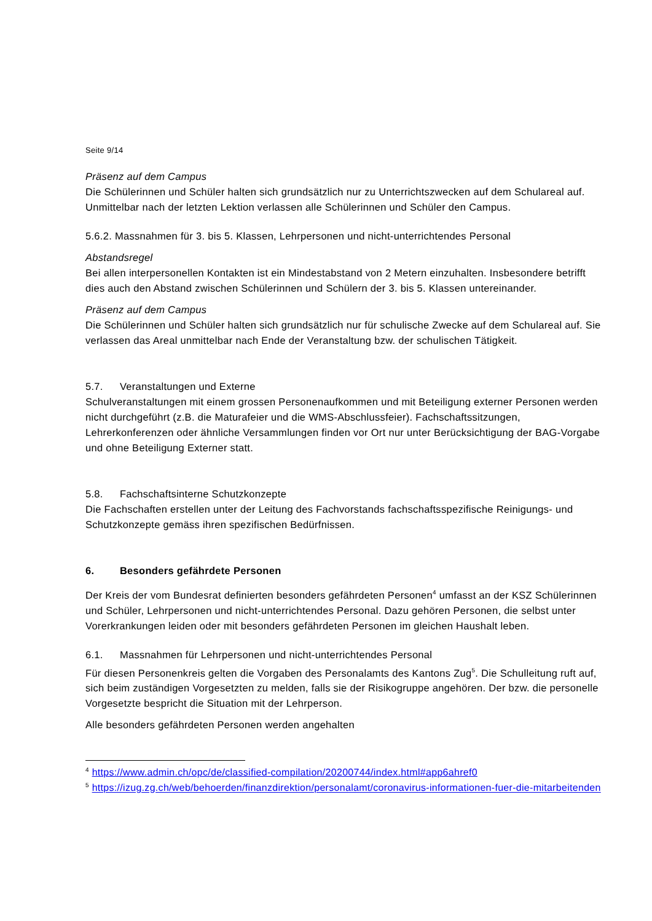Seite 9/14
Präsenz auf dem Campus
Die Schülerinnen und Schüler halten sich grundsätzlich nur zu Unterrichtszwecken auf dem Schulareal auf. Unmittelbar nach der letzten Lektion verlassen alle Schülerinnen und Schüler den Campus.
5.6.2. Massnahmen für 3. bis 5. Klassen, Lehrpersonen und nicht-unterrichtendes Personal
Abstandsregel
Bei allen interpersonellen Kontakten ist ein Mindestabstand von 2 Metern einzuhalten. Insbesondere betrifft dies auch den Abstand zwischen Schülerinnen und Schülern der 3. bis 5. Klassen untereinander.
Präsenz auf dem Campus
Die Schülerinnen und Schüler halten sich grundsätzlich nur für schulische Zwecke auf dem Schulareal auf. Sie verlassen das Areal unmittelbar nach Ende der Veranstaltung bzw. der schulischen Tätigkeit.
5.7. Veranstaltungen und Externe
Schulveranstaltungen mit einem grossen Personenaufkommen und mit Beteiligung externer Personen werden nicht durchgeführt (z.B. die Maturafeier und die WMS-Abschlussfeier). Fachschaftssitzungen, Lehrerkonferenzen oder ähnliche Versammlungen finden vor Ort nur unter Berücksichtigung der BAG-Vorgabe und ohne Beteiligung Externer statt.
5.8. Fachschaftsinterne Schutzkonzepte
Die Fachschaften erstellen unter der Leitung des Fachvorstands fachschaftsspezifische Reinigungs- und Schutzkonzepte gemäss ihren spezifischen Bedürfnissen.
6. Besonders gefährdete Personen
Der Kreis der vom Bundesrat definierten besonders gefährdeten Personen<sup>4</sup> umfasst an der KSZ Schülerinnen und Schüler, Lehrpersonen und nicht-unterrichtendes Personal. Dazu gehören Personen, die selbst unter Vorerkrankungen leiden oder mit besonders gefährdeten Personen im gleichen Haushalt leben.
6.1. Massnahmen für Lehrpersonen und nicht-unterrichtendes Personal
Für diesen Personenkreis gelten die Vorgaben des Personalamts des Kantons Zug<sup>5</sup>. Die Schulleitung ruft auf, sich beim zuständigen Vorgesetzten zu melden, falls sie der Risikogruppe angehören. Der bzw. die personelle Vorgesetzte bespricht die Situation mit der Lehrperson.
Alle besonders gefährdeten Personen werden angehalten
<sup>4</sup> https://www.admin.ch/opc/de/classified-compilation/20200744/index.html#app6ahref0
<sup>5</sup> https://izug.zg.ch/web/behoerden/finanzdirektion/personalamt/coronavirus-informationen-fuer-die-mitarbeitenden